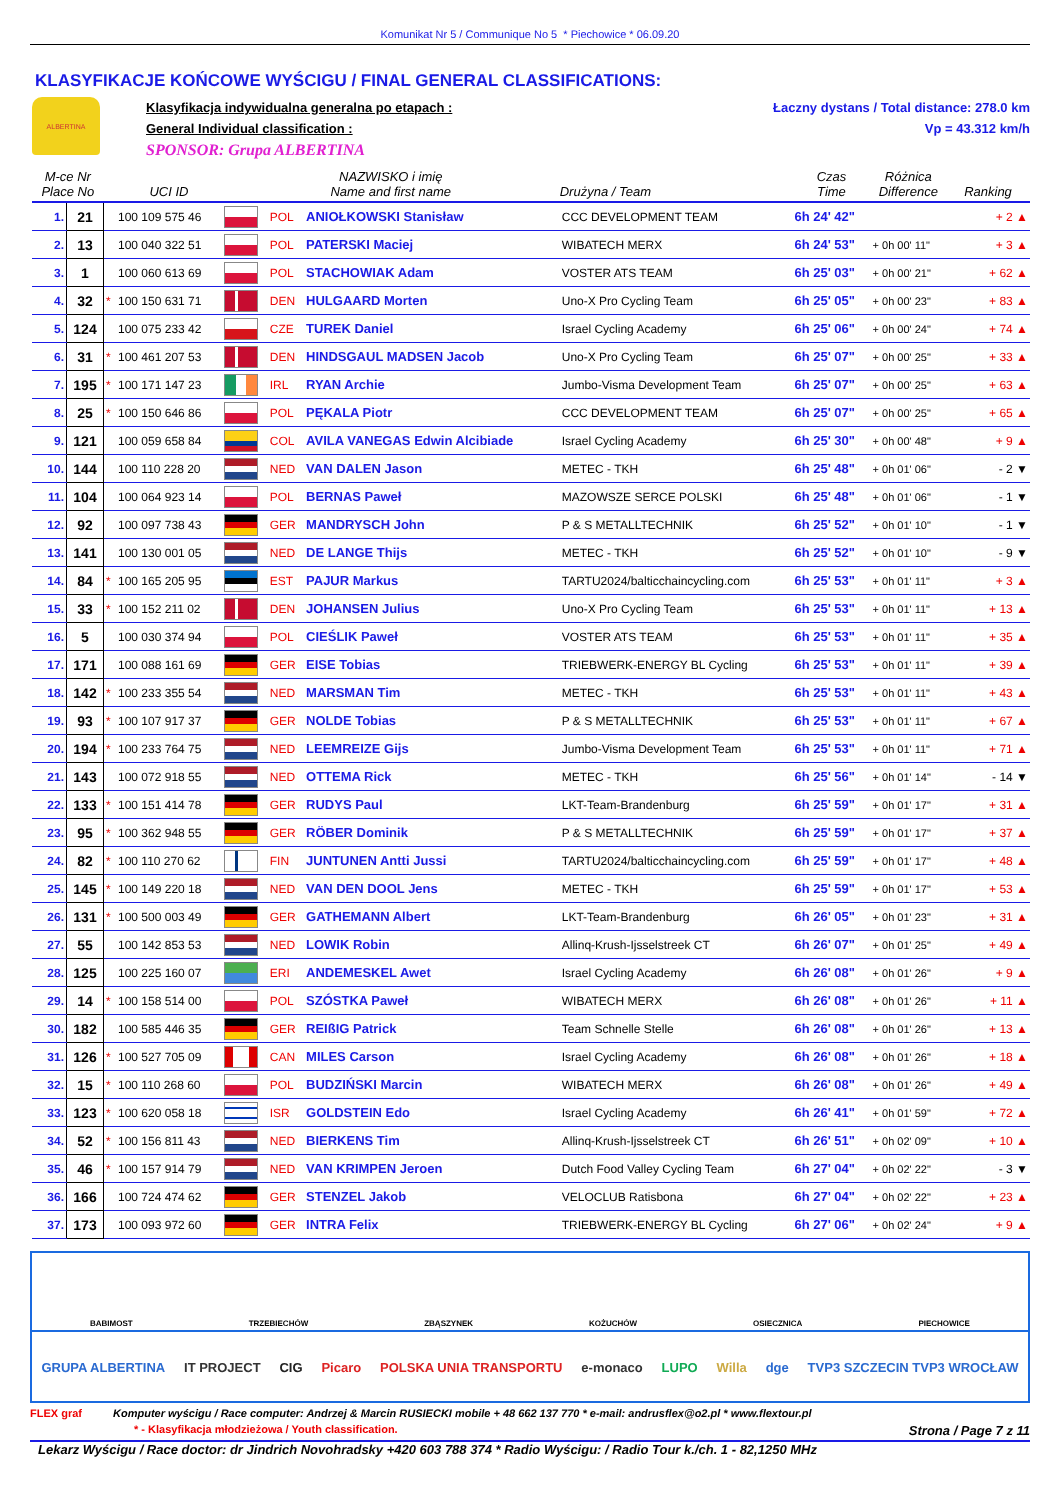Komunikat Nr 5 / Communique No 5 * Piechowice * 06.09.20
KLASYFIKACJE KOŃCOWE WYŚCIGU / FINAL GENERAL CLASSIFICATIONS:
ALBERTINA
Klasyfikacja indywidualna generalna po etapach :
General Individual classification :
SPONSOR: Grupa ALBERTINA
Łaczny dystans / Total distance: 278.0 km
Vp = 43.312 km/h
| M-ce Nr Place No | | | UCI ID | NAZWISKO i imię Name and first name | | | Drużyna / Team | Czas Time | Różnica Difference | Ranking |
| --- | --- | --- | --- | --- | --- | --- | --- | --- | --- | --- |
| 1. | 21 | | 100 109 575 46 | | POL | ANIOŁKOWSKI Stanisław | CCC DEVELOPMENT TEAM | 6h 24' 42" | | + 2 ▲ |
| 2. | 13 | | 100 040 322 51 | | POL | PATERSKI Maciej | WIBATECH MERX | 6h 24' 53" | + 0h 00' 11" | + 3 ▲ |
| 3. | 1 | | 100 060 613 69 | | POL | STACHOWIAK Adam | VOSTER ATS TEAM | 6h 25' 03" | + 0h 00' 21" | + 62 ▲ |
| 4. | 32 | * | 100 150 631 71 | | DEN | HULGAARD Morten | Uno-X Pro Cycling Team | 6h 25' 05" | + 0h 00' 23" | + 83 ▲ |
| 5. | 124 | | 100 075 233 42 | | CZE | TUREK Daniel | Israel Cycling Academy | 6h 25' 06" | + 0h 00' 24" | + 74 ▲ |
| 6. | 31 | * | 100 461 207 53 | | DEN | HINDSGAUL MADSEN Jacob | Uno-X Pro Cycling Team | 6h 25' 07" | + 0h 00' 25" | + 33 ▲ |
| 7. | 195 | * | 100 171 147 23 | | IRL | RYAN Archie | Jumbo-Visma Development Team | 6h 25' 07" | + 0h 00' 25" | + 63 ▲ |
| 8. | 25 | * | 100 150 646 86 | | POL | PĘKALA Piotr | CCC DEVELOPMENT TEAM | 6h 25' 07" | + 0h 00' 25" | + 65 ▲ |
| 9. | 121 | | 100 059 658 84 | | COL | AVILA VANEGAS Edwin Alcibiade | Israel Cycling Academy | 6h 25' 30" | + 0h 00' 48" | + 9 ▲ |
| 10. | 144 | | 100 110 228 20 | | NED | VAN DALEN Jason | METEC - TKH | 6h 25' 48" | + 0h 01' 06" | - 2 ▼ |
| 11. | 104 | | 100 064 923 14 | | POL | BERNAS Paweł | MAZOWSZE SERCE POLSKI | 6h 25' 48" | + 0h 01' 06" | - 1 ▼ |
| 12. | 92 | | 100 097 738 43 | | GER | MANDRYSCH John | P & S METALLTECHNIK | 6h 25' 52" | + 0h 01' 10" | - 1 ▼ |
| 13. | 141 | | 100 130 001 05 | | NED | DE LANGE Thijs | METEC - TKH | 6h 25' 52" | + 0h 01' 10" | - 9 ▼ |
| 14. | 84 | * | 100 165 205 95 | | EST | PAJUR Markus | TARTU2024/balticchaincycling.com | 6h 25' 53" | + 0h 01' 11" | + 3 ▲ |
| 15. | 33 | * | 100 152 211 02 | | DEN | JOHANSEN Julius | Uno-X Pro Cycling Team | 6h 25' 53" | + 0h 01' 11" | + 13 ▲ |
| 16. | 5 | | 100 030 374 94 | | POL | CIEŚLIK Paweł | VOSTER ATS TEAM | 6h 25' 53" | + 0h 01' 11" | + 35 ▲ |
| 17. | 171 | | 100 088 161 69 | | GER | EISE Tobias | TRIEBWERK-ENERGY BL Cycling | 6h 25' 53" | + 0h 01' 11" | + 39 ▲ |
| 18. | 142 | * | 100 233 355 54 | | NED | MARSMAN Tim | METEC - TKH | 6h 25' 53" | + 0h 01' 11" | + 43 ▲ |
| 19. | 93 | * | 100 107 917 37 | | GER | NOLDE Tobias | P & S METALLTECHNIK | 6h 25' 53" | + 0h 01' 11" | + 67 ▲ |
| 20. | 194 | * | 100 233 764 75 | | NED | LEEMREIZE Gijs | Jumbo-Visma Development Team | 6h 25' 53" | + 0h 01' 11" | + 71 ▲ |
| 21. | 143 | | 100 072 918 55 | | NED | OTTEMA Rick | METEC - TKH | 6h 25' 56" | + 0h 01' 14" | - 14 ▼ |
| 22. | 133 | * | 100 151 414 78 | | GER | RUDYS Paul | LKT-Team-Brandenburg | 6h 25' 59" | + 0h 01' 17" | + 31 ▲ |
| 23. | 95 | * | 100 362 948 55 | | GER | RÖBER Dominik | P & S METALLTECHNIK | 6h 25' 59" | + 0h 01' 17" | + 37 ▲ |
| 24. | 82 | * | 100 110 270 62 | | FIN | JUNTUNEN Antti Jussi | TARTU2024/balticchaincycling.com | 6h 25' 59" | + 0h 01' 17" | + 48 ▲ |
| 25. | 145 | * | 100 149 220 18 | | NED | VAN DEN DOOL Jens | METEC - TKH | 6h 25' 59" | + 0h 01' 17" | + 53 ▲ |
| 26. | 131 | * | 100 500 003 49 | | GER | GATHEMANN Albert | LKT-Team-Brandenburg | 6h 26' 05" | + 0h 01' 23" | + 31 ▲ |
| 27. | 55 | | 100 142 853 53 | | NED | LOWIK Robin | Allinq-Krush-Ijsselstreek CT | 6h 26' 07" | + 0h 01' 25" | + 49 ▲ |
| 28. | 125 | | 100 225 160 07 | | ERI | ANDEMESKEL Awet | Israel Cycling Academy | 6h 26' 08" | + 0h 01' 26" | + 9 ▲ |
| 29. | 14 | * | 100 158 514 00 | | POL | SZÓSTKA Paweł | WIBATECH MERX | 6h 26' 08" | + 0h 01' 26" | + 11 ▲ |
| 30. | 182 | | 100 585 446 35 | | GER | REIßIG Patrick | Team Schnelle Stelle | 6h 26' 08" | + 0h 01' 26" | + 13 ▲ |
| 31. | 126 | * | 100 527 705 09 | | CAN | MILES Carson | Israel Cycling Academy | 6h 26' 08" | + 0h 01' 26" | + 18 ▲ |
| 32. | 15 | * | 100 110 268 60 | | POL | BUDZIŃSKI Marcin | WIBATECH MERX | 6h 26' 08" | + 0h 01' 26" | + 49 ▲ |
| 33. | 123 | * | 100 620 058 18 | | ISR | GOLDSTEIN Edo | Israel Cycling Academy | 6h 26' 41" | + 0h 01' 59" | + 72 ▲ |
| 34. | 52 | * | 100 156 811 43 | | NED | BIERKENS Tim | Allinq-Krush-Ijsselstreek CT | 6h 26' 51" | + 0h 02' 09" | + 10 ▲ |
| 35. | 46 | * | 100 157 914 79 | | NED | VAN KRIMPEN Jeroen | Dutch Food Valley Cycling Team | 6h 27' 04" | + 0h 02' 22" | - 3 ▼ |
| 36. | 166 | | 100 724 474 62 | | GER | STENZEL Jakob | VELOCLUB Ratisbona | 6h 27' 04" | + 0h 02' 22" | + 23 ▲ |
| 37. | 173 | | 100 093 972 60 | | GER | INTRA Felix | TRIEBWERK-ENERGY BL Cycling | 6h 27' 06" | + 0h 02' 24" | + 9 ▲ |
BABIMOST TRZEBIECHÓW ZBĄSZYNEK KOŻUCHÓW OSIECZNICA PIECHOWICE
GRUPA ALBERTINA IT PROJECT CIG Picaro POLSKA UNIA TRANSPORTU e-monaco LUPO Willa dge TVP3 SZCZECIN TVP3 WROCŁAW
FLEX graf Komputer wyścigu / Race computer: Andrzej & Marcin RUSIECKI mobile + 48 662 137 770 * e-mail: andrusflex@o2.pl * www.flextour.pl
* - Klasyfikacja młodzieżowa / Youth classification. Strona / Page 7 z 11
Lekarz Wyścigu / Race doctor: dr Jindrich Novohradsky +420 603 788 374 * Radio Wyścigu: / Radio Tour k./ch. 1 - 82,1250 MHz